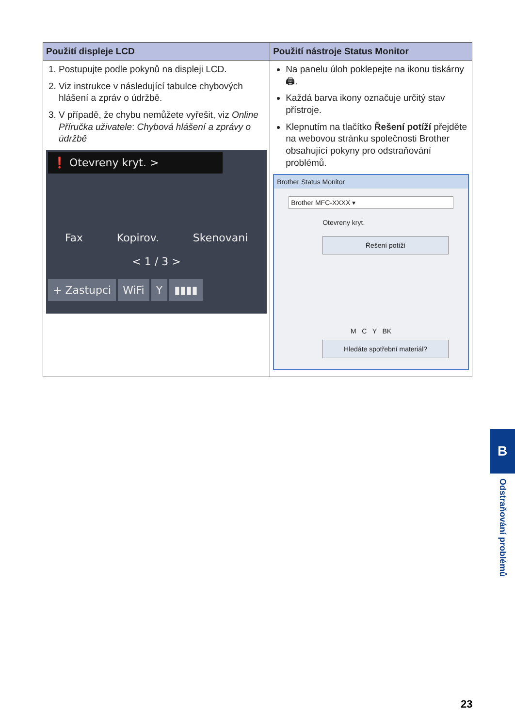| Použití displeje LCD | Použití nástroje Status Monitor |
| --- | --- |
| 1. Postupujte podle pokynů na displeji LCD. 2. Viz instrukce v následující tabulce chybových hlášení a zpráv o údržbě. 3. V případě, že chybu nemůžete vyřešit, viz Online Příručka uživatele : Chybová hlášení a zprávy o údržbě ❗ Otevreny kryt. > Fax Kopirov. Skenovani < 1 / 3 > + Zastupci WiFi Y ▮▮▮▮ | Na panelu úloh poklepejte na ikonu tiskárny 🖨. Každá barva ikony označuje určitý stav přístroje. Klepnutím na tlačítko Řešení potíží přejděte na webovou stránku společnosti Brother obsahující pokyny pro odstraňování problémů. Brother Status Monitor Brother MFC-XXXX ▾ Otevreny kryt. Řešení potíží M C Y BK Hledáte spotřební materiál? |
B
Odstraňování problémů
23